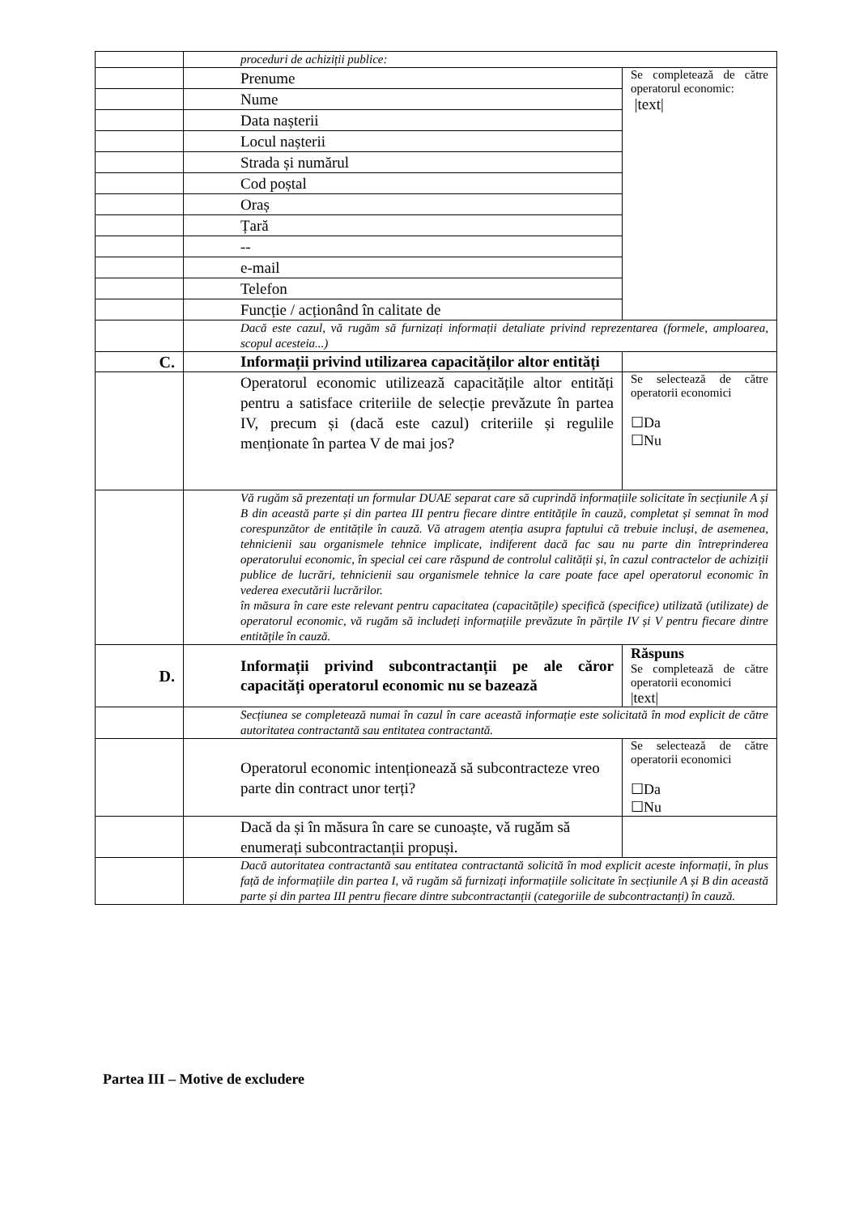| | proceduri de achiziții publice: | |
| | Prenume | Se completează de către operatorul economic: /text/ |
| | Nume | |
| | Data nașterii | |
| | Locul nașterii | |
| | Strada și numărul | |
| | Cod poștal | |
| | Oraș | |
| | Țară | |
| | -- | |
| | e-mail | |
| | Telefon | |
| | Funcție / acționând în calitate de | |
| | Dacă este cazul, vă rugăm să furnizați informații detaliate privind reprezentarea (formele, amploarea, scopul acesteia...) | |
| C. | Informații privind utilizarea capacităților altor entități | |
| | Operatorul economic utilizează capacitățile altor entități pentru a satisface criteriile de selecție prevăzute în partea IV, precum și (dacă este cazul) criteriile și regulile menționate în partea V de mai jos? | Se selectează de către operatorii economici ☐Da ☐Nu |
| | Vă rugăm să prezentați un formular DUAE separat care să cuprindă informațiile solicitate în secțiunile A și B din această parte și din partea III pentru fiecare dintre entitățile în cauză, completat și semnat în mod corespunzător de entitățile în cauză. Vă atragem atenția asupra faptului că trebuie incluși, de asemenea, tehnicienii sau organismele tehnice implicate, indiferent dacă fac sau nu parte din întreprinderea operatorului economic, în special cei care răspund de controlul calității și, în cazul contractelor de achiziții publice de lucrări, tehnicienii sau organismele tehnice la care poate face apel operatorul economic în vederea executării lucrărilor. în măsura în care este relevant pentru capacitatea (capacitățile) specifică (specifice) utilizată (utilizate) de operatorul economic, vă rugăm să includeți informațiile prevăzute în părțile IV și V pentru fiecare dintre entitățile în cauză. | |
| D. | Informații privind subcontractanții pe ale căror capacități operatorul economic nu se bazează | Răspuns Se completează de către operatorii economici /text/ |
| | Secțiunea se completează numai în cazul în care această informație este solicitată în mod explicit de către autoritatea contractantă sau entitatea contractantă. | |
| | Operatorul economic intenționează să subcontracteze vreo parte din contract unor terți? | Se selectează de către operatorii economici ☐Da ☐Nu |
| | Dacă da și în măsura în care se cunoaște, vă rugăm să enumerați subcontractanții propuși. | |
| | Dacă autoritatea contractantă sau entitatea contractantă solicită în mod explicit aceste informații, în plus față de informațiile din partea I, vă rugăm să furnizați informațiile solicitate în secțiunile A și B din această parte și din partea III pentru fiecare dintre subcontractanții (categoriile de subcontractanți) în cauză. | |
Partea III – Motive de excludere